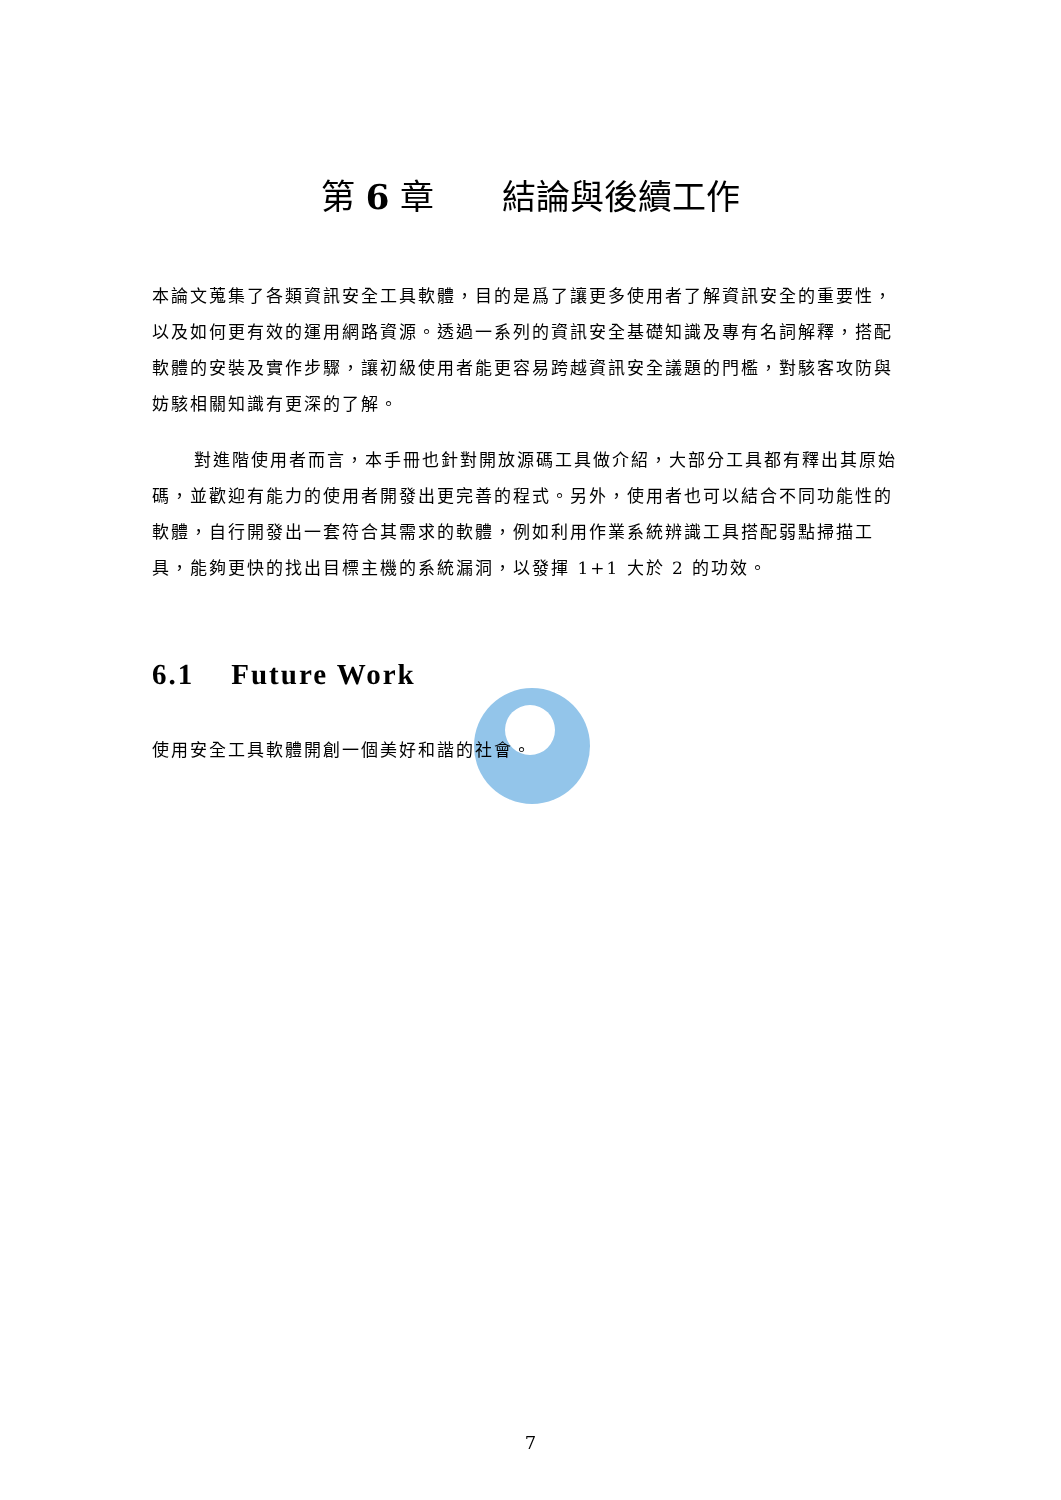第 6 章　　結論與後續工作
本論文蒐集了各類資訊安全工具軟體，目的是爲了讓更多使用者了解資訊安全的重要性，以及如何更有效的運用網路資源。透過一系列的資訊安全基礎知識及專有名詞解釋，搭配軟體的安裝及實作步驟，讓初級使用者能更容易跨越資訊安全議題的門檻，對駭客攻防與妨駭相關知識有更深的了解。
對進階使用者而言，本手冊也針對開放源碼工具做介紹，大部分工具都有釋出其原始碼，並歡迎有能力的使用者開發出更完善的程式。另外，使用者也可以結合不同功能性的軟體，自行開發出一套符合其需求的軟體，例如利用作業系統辨識工具搭配弱點掃描工具，能夠更快的找出目標主機的系統漏洞，以發揮 1+1 大於 2 的功效。
6.1 Future Work
使用安全工具軟體開創一個美好和諧的社會。
7